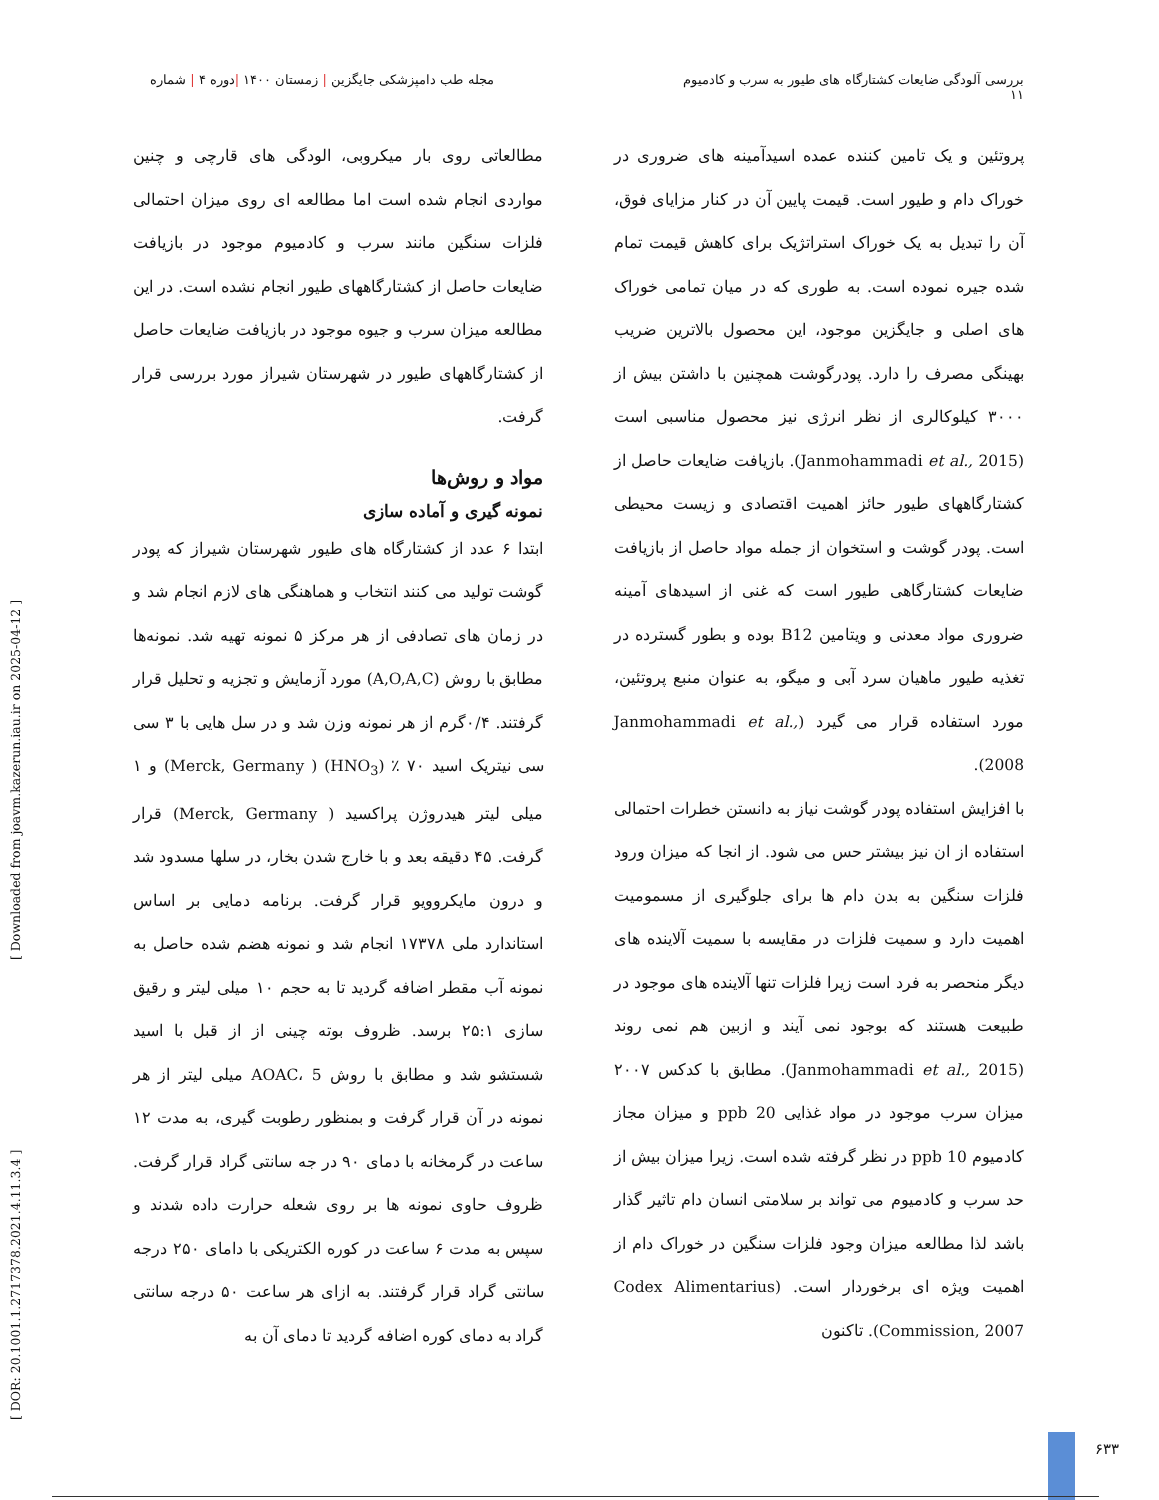بررسی آلودگی ضایعات کشتارگاه های طیور به سرب و کادمیوم
۱۱
مجله طب دامپزشکی جایگزین | زمستان ۱۴۰۰ |دوره ۴ | شماره
پروتئین و یک تامین کننده عمده اسیدآمینه های ضروری در خوراک دام و طیور است. قیمت پایین آن در کنار مزایای فوق، آن را تبدیل به یک خوراک استراتژیک برای کاهش قیمت تمام شده جیره نموده است. به طوری که در میان تمامی خوراک های اصلی و جایگزین موجود، این محصول بالاترین ضریب بهینگی مصرف را دارد. پودرگوشت همچنین با داشتن بیش از ۳۰۰۰ کیلوکالری از نظر انرژی نیز محصول مناسبی است (Janmohammadi et al., 2015). بازیافت ضایعات حاصل از کشتارگاههای طیور حائز اهمیت اقتصادی و زیست محیطی است. پودر گوشت و استخوان از جمله مواد حاصل از بازیافت ضایعات کشتارگاهی طیور است که غنی از اسیدهای آمینه ضروری مواد معدنی و ویتامین B12 بوده و بطور گسترده در تغذیه طیور ماهیان سرد آبی و میگو، به عنوان منبع پروتئین، مورد استفاده قرار می گیرد (Janmohammadi et al., 2008).
با افزایش استفاده پودر گوشت نیاز به دانستن خطرات احتمالی استفاده از ان نیز بیشتر حس می شود. از انجا که میزان ورود فلزات سنگین به بدن دام ها برای جلوگیری از مسمومیت اهمیت دارد و سمیت فلزات در مقایسه با سمیت آلاینده های دیگر منحصر به فرد است زیرا فلزات تنها آلاینده های موجود در طبیعت هستند که بوجود نمی آیند و ازبین هم نمی روند (Janmohammadi et al., 2015). مطابق با کدکس ۲۰۰۷ میزان سرب موجود در مواد غذایی 20 ppb و میزان مجاز کادمیوم 10 ppb در نظر گرفته شده است. زیرا میزان بیش از حد سرب و کادمیوم می تواند بر سلامتی انسان دام تاثیر گذار باشد لذا مطالعه میزان وجود فلزات سنگین در خوراک دام از اهمیت ویژه ای برخوردار است. (Codex Alimentarius Commission, 2007). تاکنون
مطالعاتی روی بار میکروبی، الودگی های قارچی و چنین مواردی انجام شده است اما مطالعه ای روی میزان احتمالی فلزات سنگین مانند سرب و کادمیوم موجود در بازیافت ضایعات حاصل از کشتارگاههای طیور انجام نشده است. در این مطالعه میزان سرب و جیوه موجود در بازیافت ضایعات حاصل از کشتارگاههای طیور در شهرستان شیراز مورد بررسی قرار گرفت.
مواد و روش‌ها
نمونه گیری و آماده سازی
ابتدا ۶ عدد از کشتارگاه های طیور شهرستان شیراز که پودر گوشت تولید می کنند انتخاب و هماهنگی های لازم انجام شد و در زمان های تصادفی از هر مرکز ۵ نمونه تهیه شد. نمونه‌ها مطابق با روش (A,O,A,C) مورد آزمایش و تجزیه و تحلیل قرار گرفتند. ۰/۴گرم از هر نمونه وزن شد و در سل هایی با ۳ سی سی نیتریک اسید ۷۰ ٪ (HNO<sub>3</sub>) ( Merck, Germany) و ۱ میلی لیتر هیدروژن پراکسید ( Merck, Germany) قرار گرفت. ۴۵ دقیقه بعد و با خارج شدن بخار، در سلها مسدود شد و درون مایکروویو قرار گرفت. برنامه دمایی بر اساس استاندارد ملی ۱۷۳۷۸ انجام شد و نمونه هضم شده حاصل به نمونه آب مقطر اضافه گردید تا به حجم ۱۰ میلی لیتر و رقیق سازی ۲۵:۱ برسد. ظروف بوته چینی از از قبل با اسید شستشو شد و مطابق با روش AOAC، 5 میلی لیتر از هر نمونه در آن قرار گرفت و بمنظور رطوبت گیری، به مدت ۱۲ ساعت در گرمخانه با دمای ۹۰ در جه سانتی گراد قرار گرفت. ظروف حاوی نمونه ها بر روی شعله حرارت داده شدند و سپس به مدت ۶ ساعت در کوره الکتریکی با دامای ۲۵۰ درجه سانتی گراد قرار گرفتند. به ازای هر ساعت ۵۰ درجه سانتی گراد به دمای کوره اضافه گردید تا دمای آن به
[ DOR: 20.1001.1.2717378.2021.4.11.3.4 ] [ Downloaded from joavm.kazerun.iau.ir on 2025-04-12 ]
۶۳۳